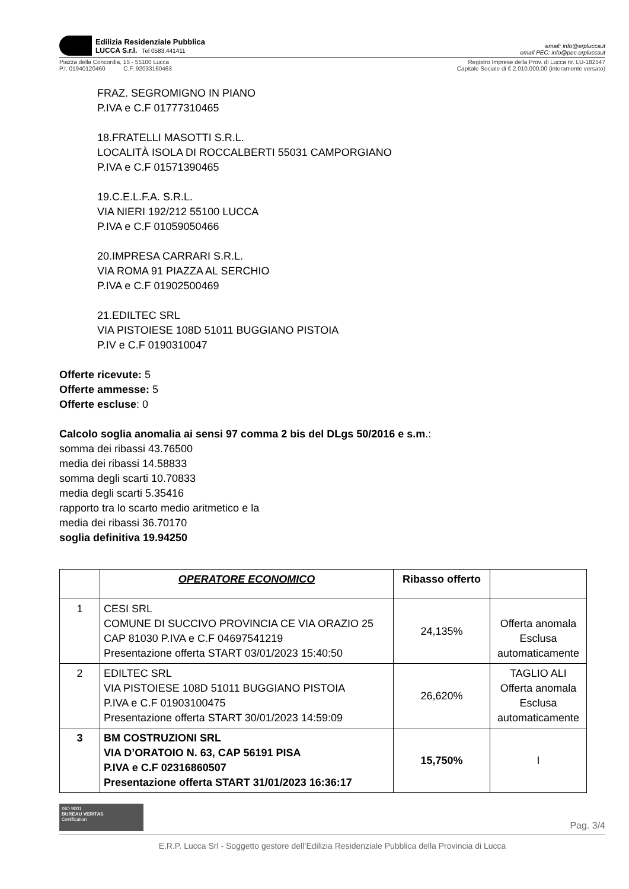Edilizia Residenziale Pubblica
LUCCA S.r.l. Tel 0583.441411
email: info@erplucca.it
email PEC: info@pec.erplucca.it
Piazza della Concordia, 15 - 55100 Lucca
P.I. 01940120460 C.F. 92033160463
Registro Imprese della Prov. di Lucca nr. LU-182547
Capitale Sociale di € 2.010.000,00 (interamente versato)
FRAZ. SEGROMIGNO IN PIANO
P.IVA e C.F 01777310465
18.FRATELLI MASOTTI S.R.L.
LOCALITÀ ISOLA DI ROCCALBERTI 55031 CAMPORGIANO
P.IVA e C.F 01571390465
19.C.E.L.F.A. S.R.L.
VIA NIERI 192/212 55100 LUCCA
P.IVA e C.F 01059050466
20.IMPRESA CARRARI S.R.L.
VIA ROMA 91 PIAZZA AL SERCHIO
P.IVA e C.F 01902500469
21.EDILTEC SRL
VIA PISTOIESE 108D 51011 BUGGIANO PISTOIA
P.IV e C.F 0190310047
Offerte ricevute: 5
Offerte ammesse: 5
Offerte escluse: 0
Calcolo soglia anomalia ai sensi 97 comma 2 bis del DLgs 50/2016 e s.m.:
somma dei ribassi 43.76500
media dei ribassi 14.58833
somma degli scarti 10.70833
media degli scarti 5.35416
rapporto tra lo scarto medio aritmetico e la
media dei ribassi 36.70170
soglia definitiva 19.94250
| | OPERATORE ECONOMICO | Ribasso offerto | |
| --- | --- | --- | --- |
| 1 | CESI SRL COMUNE DI SUCCIVO PROVINCIA CE VIA ORAZIO 25 CAP 81030 P.IVA e C.F 04697541219 Presentazione offerta START 03/01/2023 15:40:50 | 24,135% | Offerta anomala Esclusa automaticamente |
| 2 | EDILTEC SRL VIA PISTOIESE 108D 51011 BUGGIANO PISTOIA P.IVA e C.F 01903100475 Presentazione offerta START 30/01/2023 14:59:09 | 26,620% | TAGLIO ALI Offerta anomala Esclusa automaticamente |
| 3 | BM COSTRUZIONI SRL VIA D’ORATOIO N. 63, CAP 56191 PISA P.IVA e C.F 02316860507 Presentazione offerta START 31/01/2023 16:36:17 | 15,750% | I |
ISO 9001
BUREAU VERITAS
Certification
Pag. 3/4
E.R.P. Lucca Srl - Soggetto gestore dell’Edilizia Residenziale Pubblica della Provincia di Lucca